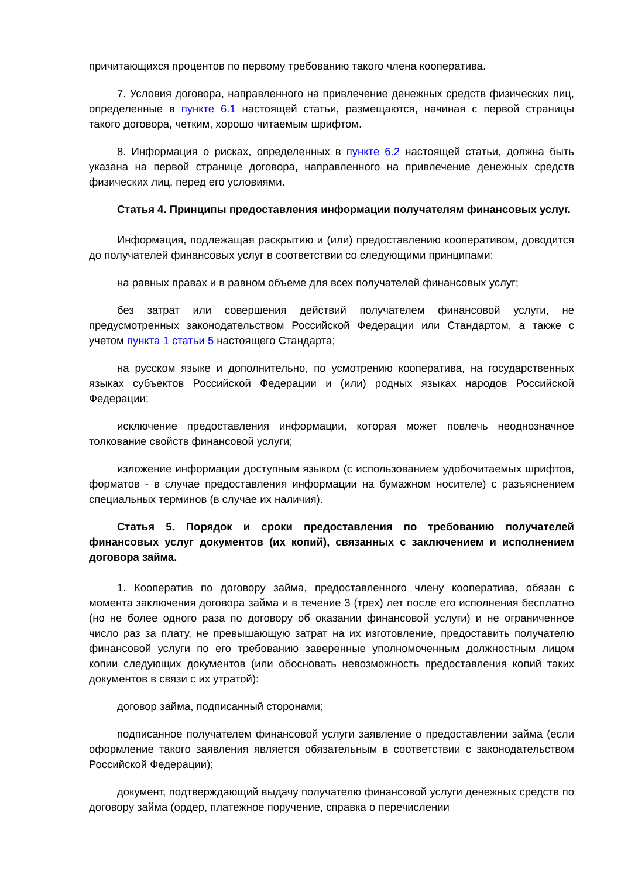причитающихся процентов по первому требованию такого члена кооператива.
7. Условия договора, направленного на привлечение денежных средств физических лиц, определенные в пункте 6.1 настоящей статьи, размещаются, начиная с первой страницы такого договора, четким, хорошо читаемым шрифтом.
8. Информация о рисках, определенных в пункте 6.2 настоящей статьи, должна быть указана на первой странице договора, направленного на привлечение денежных средств физических лиц, перед его условиями.
Статья 4. Принципы предоставления информации получателям финансовых услуг.
Информация, подлежащая раскрытию и (или) предоставлению кооперативом, доводится до получателей финансовых услуг в соответствии со следующими принципами:
на равных правах и в равном объеме для всех получателей финансовых услуг;
без затрат или совершения действий получателем финансовой услуги, не предусмотренных законодательством Российской Федерации или Стандартом, а также с учетом пункта 1 статьи 5 настоящего Стандарта;
на русском языке и дополнительно, по усмотрению кооператива, на государственных языках субъектов Российской Федерации и (или) родных языках народов Российской Федерации;
исключение предоставления информации, которая может повлечь неоднозначное толкование свойств финансовой услуги;
изложение информации доступным языком (с использованием удобочитаемых шрифтов, форматов - в случае предоставления информации на бумажном носителе) с разъяснением специальных терминов (в случае их наличия).
Статья 5. Порядок и сроки предоставления по требованию получателей финансовых услуг документов (их копий), связанных с заключением и исполнением договора займа.
1. Кооператив по договору займа, предоставленного члену кооператива, обязан с момента заключения договора займа и в течение 3 (трех) лет после его исполнения бесплатно (но не более одного раза по договору об оказании финансовой услуги) и не ограниченное число раз за плату, не превышающую затрат на их изготовление, предоставить получателю финансовой услуги по его требованию заверенные уполномоченным должностным лицом копии следующих документов (или обосновать невозможность предоставления копий таких документов в связи с их утратой):
договор займа, подписанный сторонами;
подписанное получателем финансовой услуги заявление о предоставлении займа (если оформление такого заявления является обязательным в соответствии с законодательством Российской Федерации);
документ, подтверждающий выдачу получателю финансовой услуги денежных средств по договору займа (ордер, платежное поручение, справка о перечислении